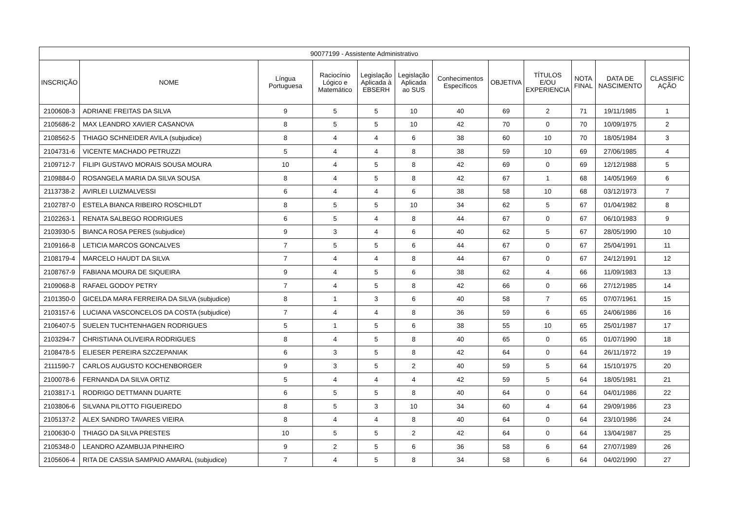| 90077199 - Assistente Administrativo | | | | | | | | | | | |
| --- | --- | --- | --- | --- | --- | --- | --- | --- | --- | --- | --- |
| INSCRIÇÃO | NOME | Língua Portuguesa | Raciocínio Lógico e Matemático | Legislação Aplicada à EBSERH | Legislação Aplicada ao SUS | Conhecimentos Específicos | OBJETIVA | TÍTULOS E/OU EXPERIENCIA | NOTA FINAL | DATA DE NASCIMENTO | CLASSIFIC AÇÃO |
| 2100608-3 | ADRIANE FREITAS DA SILVA | 9 | 5 | 5 | 10 | 40 | 69 | 2 | 71 | 19/11/1985 | 1 |
| 2105686-2 | MAX LEANDRO XAVIER CASANOVA | 8 | 5 | 5 | 10 | 42 | 70 | 0 | 70 | 10/09/1975 | 2 |
| 2108562-5 | THIAGO SCHNEIDER AVILA (subjudice) | 8 | 4 | 4 | 6 | 38 | 60 | 10 | 70 | 18/05/1984 | 3 |
| 2104731-6 | VICENTE MACHADO PETRUZZI | 5 | 4 | 4 | 8 | 38 | 59 | 10 | 69 | 27/06/1985 | 4 |
| 2109712-7 | FILIPI GUSTAVO MORAIS SOUSA MOURA | 10 | 4 | 5 | 8 | 42 | 69 | 0 | 69 | 12/12/1988 | 5 |
| 2109884-0 | ROSANGELA MARIA DA SILVA SOUSA | 8 | 4 | 5 | 8 | 42 | 67 | 1 | 68 | 14/05/1969 | 6 |
| 2113738-2 | AVIRLEI LUIZMALVESSI | 6 | 4 | 4 | 6 | 38 | 58 | 10 | 68 | 03/12/1973 | 7 |
| 2102787-0 | ESTELA BIANCA RIBEIRO ROSCHILDT | 8 | 5 | 5 | 10 | 34 | 62 | 5 | 67 | 01/04/1982 | 8 |
| 2102263-1 | RENATA SALBEGO RODRIGUES | 6 | 5 | 4 | 8 | 44 | 67 | 0 | 67 | 06/10/1983 | 9 |
| 2103930-5 | BIANCA ROSA PERES (subjudice) | 9 | 3 | 4 | 6 | 40 | 62 | 5 | 67 | 28/05/1990 | 10 |
| 2109166-8 | LETICIA MARCOS GONCALVES | 7 | 5 | 5 | 6 | 44 | 67 | 0 | 67 | 25/04/1991 | 11 |
| 2108179-4 | MARCELO HAUDT DA SILVA | 7 | 4 | 4 | 8 | 44 | 67 | 0 | 67 | 24/12/1991 | 12 |
| 2108767-9 | FABIANA MOURA DE SIQUEIRA | 9 | 4 | 5 | 6 | 38 | 62 | 4 | 66 | 11/09/1983 | 13 |
| 2109068-8 | RAFAEL GODOY PETRY | 7 | 4 | 5 | 8 | 42 | 66 | 0 | 66 | 27/12/1985 | 14 |
| 2101350-0 | GICELDA MARA FERREIRA DA SILVA (subjudice) | 8 | 1 | 3 | 6 | 40 | 58 | 7 | 65 | 07/07/1961 | 15 |
| 2103157-6 | LUCIANA VASCONCELOS DA COSTA (subjudice) | 7 | 4 | 4 | 8 | 36 | 59 | 6 | 65 | 24/06/1986 | 16 |
| 2106407-5 | SUELEN TUCHTENHAGEN RODRIGUES | 5 | 1 | 5 | 6 | 38 | 55 | 10 | 65 | 25/01/1987 | 17 |
| 2103294-7 | CHRISTIANA OLIVEIRA RODRIGUES | 8 | 4 | 5 | 8 | 40 | 65 | 0 | 65 | 01/07/1990 | 18 |
| 2108478-5 | ELIESER PEREIRA SZCZEPANIAK | 6 | 3 | 5 | 8 | 42 | 64 | 0 | 64 | 26/11/1972 | 19 |
| 2111590-7 | CARLOS AUGUSTO KOCHENBORGER | 9 | 3 | 5 | 2 | 40 | 59 | 5 | 64 | 15/10/1975 | 20 |
| 2100078-6 | FERNANDA DA SILVA ORTIZ | 5 | 4 | 4 | 4 | 42 | 59 | 5 | 64 | 18/05/1981 | 21 |
| 2103817-1 | RODRIGO DETTMANN DUARTE | 6 | 5 | 5 | 8 | 40 | 64 | 0 | 64 | 04/01/1986 | 22 |
| 2103806-6 | SILVANA PILOTTO FIGUEIREDO | 8 | 5 | 3 | 10 | 34 | 60 | 4 | 64 | 29/09/1986 | 23 |
| 2105137-2 | ALEX SANDRO TAVARES VIEIRA | 8 | 4 | 4 | 8 | 40 | 64 | 0 | 64 | 23/10/1986 | 24 |
| 2100630-0 | THIAGO DA SILVA PRESTES | 10 | 5 | 5 | 2 | 42 | 64 | 0 | 64 | 13/04/1987 | 25 |
| 2105348-0 | LEANDRO AZAMBUJA PINHEIRO | 9 | 2 | 5 | 6 | 36 | 58 | 6 | 64 | 27/07/1989 | 26 |
| 2105606-4 | RITA DE CASSIA SAMPAIO AMARAL (subjudice) | 7 | 4 | 5 | 8 | 34 | 58 | 6 | 64 | 04/02/1990 | 27 |